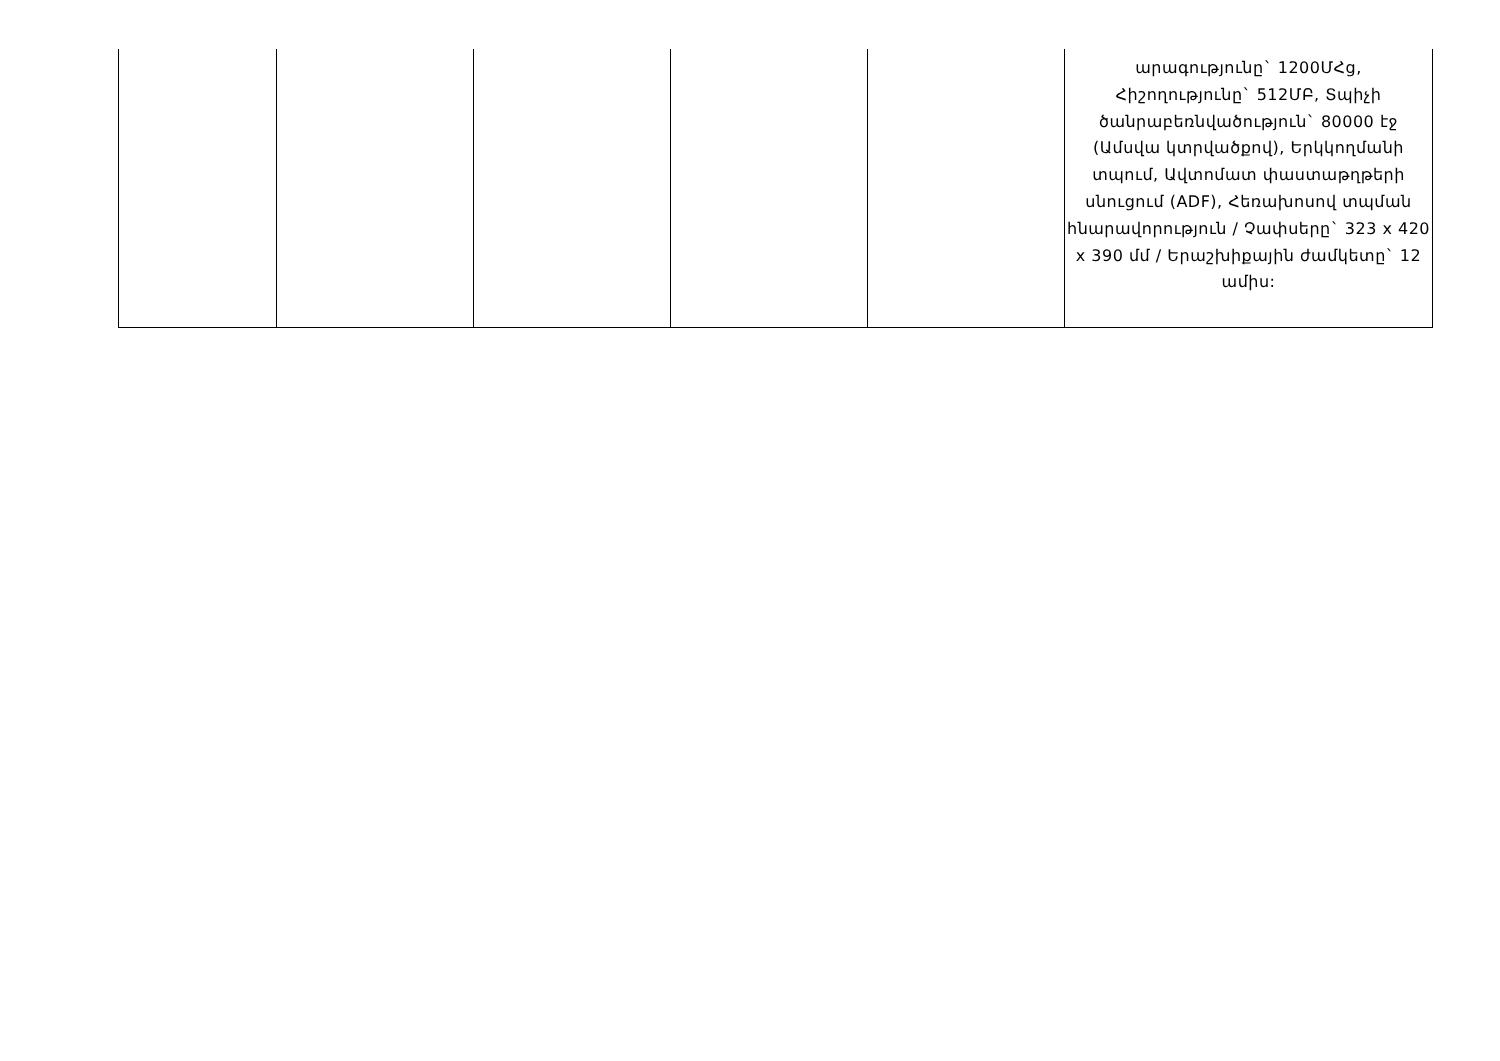| | | | | | արագությունը` 1200ՄՀց, Հիշողությունը` 512ՄԲ, Տպիչի ծանրաբեռնվածություն` 80000 էջ (Ամսվա կտրվածքով), Երկկողմանի տպում, Ավտոմատ փաստաթղթերի սնուցում (ADF), Հեռախոսով տպման հնարավորություն / Չափսերը` 323 x 420 x 390 մմ / Երաշխիքային ժամկետը` 12 ամիս: |